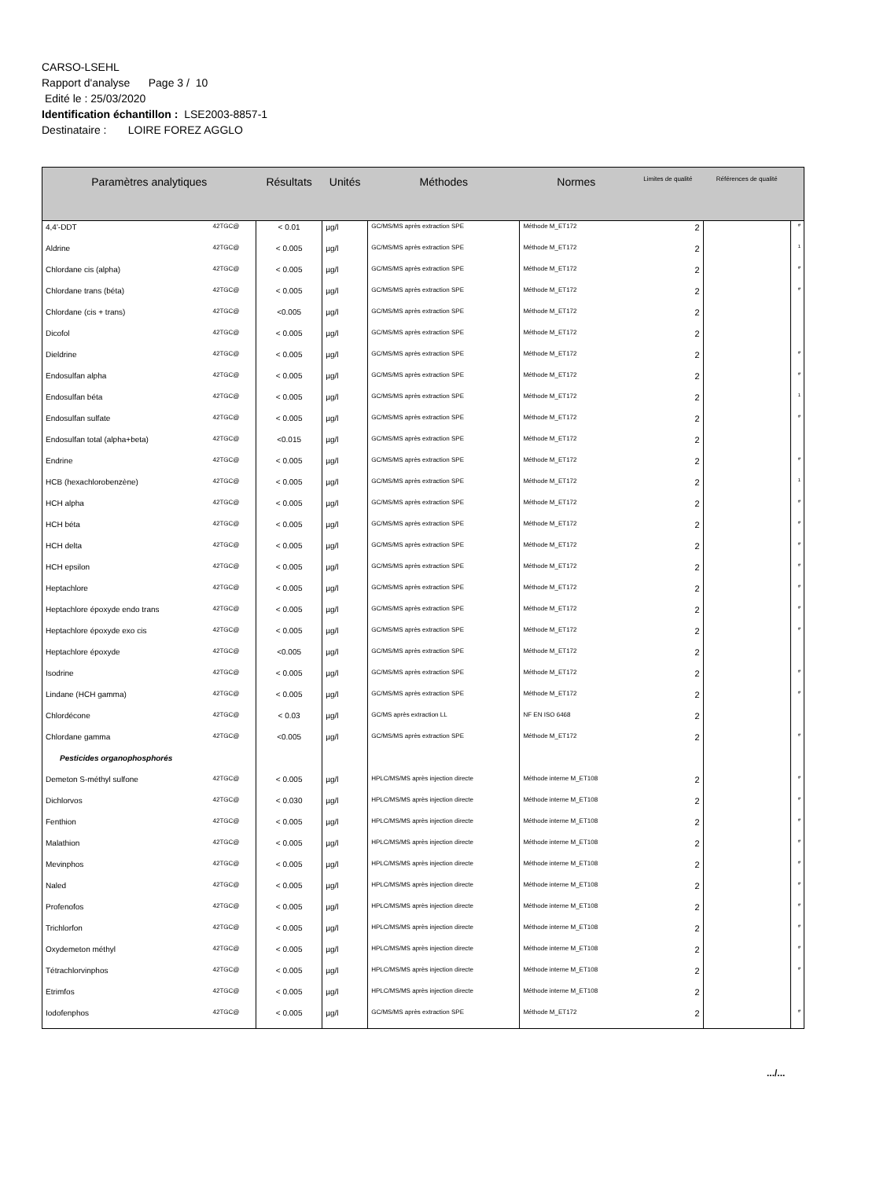CARSO-LSEHL
Rapport d'analyse Page 3 / 10
Edité le : 25/03/2020
Identification échantillon : LSE2003-8857-1
Destinataire : LOIRE FOREZ AGGLO
| Paramètres analytiques | | Résultats | Unités | Méthodes | Normes | Limites de qualité | Références de qualité | |
| --- | --- | --- | --- | --- | --- | --- | --- | --- |
| 4,4'-DDT | 42TGC@ | < 0.01 | µg/l | GC/MS/MS après extraction SPE | Méthode M_ET172 | 2 | | # |
| Aldrine | 42TGC@ | < 0.005 | µg/l | GC/MS/MS après extraction SPE | Méthode M_ET172 | 2 | | 1 |
| Chlordane cis (alpha) | 42TGC@ | < 0.005 | µg/l | GC/MS/MS après extraction SPE | Méthode M_ET172 | 2 | | # |
| Chlordane trans (béta) | 42TGC@ | < 0.005 | µg/l | GC/MS/MS après extraction SPE | Méthode M_ET172 | 2 | | # |
| Chlordane (cis + trans) | 42TGC@ | <0.005 | µg/l | GC/MS/MS après extraction SPE | Méthode M_ET172 | 2 | | |
| Dicofol | 42TGC@ | < 0.005 | µg/l | GC/MS/MS après extraction SPE | Méthode M_ET172 | 2 | | |
| Dieldrine | 42TGC@ | < 0.005 | µg/l | GC/MS/MS après extraction SPE | Méthode M_ET172 | 2 | | # |
| Endosulfan alpha | 42TGC@ | < 0.005 | µg/l | GC/MS/MS après extraction SPE | Méthode M_ET172 | 2 | | # |
| Endosulfan béta | 42TGC@ | < 0.005 | µg/l | GC/MS/MS après extraction SPE | Méthode M_ET172 | 2 | | 1 |
| Endosulfan sulfate | 42TGC@ | < 0.005 | µg/l | GC/MS/MS après extraction SPE | Méthode M_ET172 | 2 | | # |
| Endosulfan total (alpha+beta) | 42TGC@ | <0.015 | µg/l | GC/MS/MS après extraction SPE | Méthode M_ET172 | 2 | | |
| Endrine | 42TGC@ | < 0.005 | µg/l | GC/MS/MS après extraction SPE | Méthode M_ET172 | 2 | | # |
| HCB (hexachlorobenzène) | 42TGC@ | < 0.005 | µg/l | GC/MS/MS après extraction SPE | Méthode M_ET172 | 2 | | 1 |
| HCH alpha | 42TGC@ | < 0.005 | µg/l | GC/MS/MS après extraction SPE | Méthode M_ET172 | 2 | | # |
| HCH béta | 42TGC@ | < 0.005 | µg/l | GC/MS/MS après extraction SPE | Méthode M_ET172 | 2 | | # |
| HCH delta | 42TGC@ | < 0.005 | µg/l | GC/MS/MS après extraction SPE | Méthode M_ET172 | 2 | | # |
| HCH epsilon | 42TGC@ | < 0.005 | µg/l | GC/MS/MS après extraction SPE | Méthode M_ET172 | 2 | | # |
| Heptachlore | 42TGC@ | < 0.005 | µg/l | GC/MS/MS après extraction SPE | Méthode M_ET172 | 2 | | # |
| Heptachlore époxyde endo trans | 42TGC@ | < 0.005 | µg/l | GC/MS/MS après extraction SPE | Méthode M_ET172 | 2 | | # |
| Heptachlore époxyde exo cis | 42TGC@ | < 0.005 | µg/l | GC/MS/MS après extraction SPE | Méthode M_ET172 | 2 | | # |
| Heptachlore époxyde | 42TGC@ | <0.005 | µg/l | GC/MS/MS après extraction SPE | Méthode M_ET172 | 2 | | |
| Isodrine | 42TGC@ | < 0.005 | µg/l | GC/MS/MS après extraction SPE | Méthode M_ET172 | 2 | | # |
| Lindane (HCH gamma) | 42TGC@ | < 0.005 | µg/l | GC/MS/MS après extraction SPE | Méthode M_ET172 | 2 | | # |
| Chlordécone | 42TGC@ | < 0.03 | µg/l | GC/MS après extraction LL | NF EN ISO 6468 | 2 | | |
| Chlordane gamma | 42TGC@ | <0.005 | µg/l | GC/MS/MS après extraction SPE | Méthode M_ET172 | 2 | | # |
| Pesticides organophosphorés | | | | | | | | |
| Demeton S-méthyl sulfone | 42TGC@ | < 0.005 | µg/l | HPLC/MS/MS après injection directe | Méthode interne M_ET108 | 2 | | # |
| Dichlorvos | 42TGC@ | < 0.030 | µg/l | HPLC/MS/MS après injection directe | Méthode interne M_ET108 | 2 | | # |
| Fenthion | 42TGC@ | < 0.005 | µg/l | HPLC/MS/MS après injection directe | Méthode interne M_ET108 | 2 | | # |
| Malathion | 42TGC@ | < 0.005 | µg/l | HPLC/MS/MS après injection directe | Méthode interne M_ET108 | 2 | | # |
| Mevinphos | 42TGC@ | < 0.005 | µg/l | HPLC/MS/MS après injection directe | Méthode interne M_ET108 | 2 | | # |
| Naled | 42TGC@ | < 0.005 | µg/l | HPLC/MS/MS après injection directe | Méthode interne M_ET108 | 2 | | # |
| Profenofos | 42TGC@ | < 0.005 | µg/l | HPLC/MS/MS après injection directe | Méthode interne M_ET108 | 2 | | # |
| Trichlorfon | 42TGC@ | < 0.005 | µg/l | HPLC/MS/MS après injection directe | Méthode interne M_ET108 | 2 | | # |
| Oxydemeton méthyl | 42TGC@ | < 0.005 | µg/l | HPLC/MS/MS après injection directe | Méthode interne M_ET108 | 2 | | # |
| Tétrachlorvinphos | 42TGC@ | < 0.005 | µg/l | HPLC/MS/MS après injection directe | Méthode interne M_ET108 | 2 | | # |
| Etrimfos | 42TGC@ | < 0.005 | µg/l | HPLC/MS/MS après injection directe | Méthode interne M_ET108 | 2 | | |
| Iodofenphos | 42TGC@ | < 0.005 | µg/l | GC/MS/MS après extraction SPE | Méthode M_ET172 | 2 | | # |
.../...